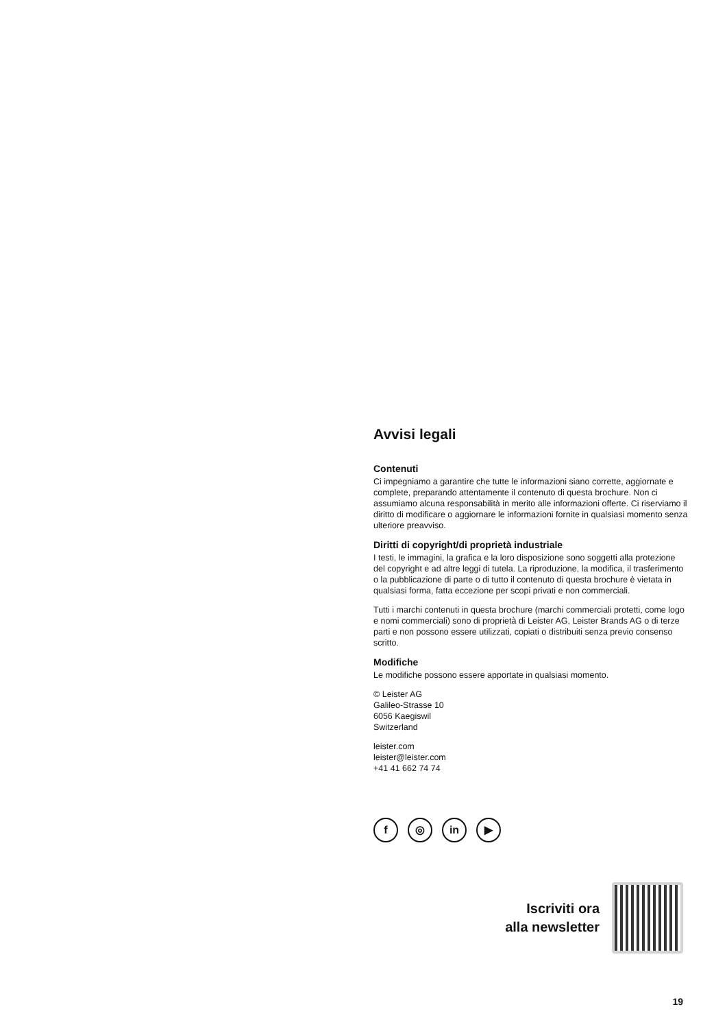Avvisi legali
Contenuti
Ci impegniamo a garantire che tutte le informazioni siano corrette, aggiornate e complete, preparando attentamente il contenuto di questa brochure. Non ci assumiamo alcuna responsabilità in merito alle informazioni offerte. Ci riserviamo il diritto di modificare o aggiornare le informazioni fornite in qualsiasi momento senza ulteriore preavviso.
Diritti di copyright/di proprietà industriale
I testi, le immagini, la grafica e la loro disposizione sono soggetti alla protezione del copyright e ad altre leggi di tutela. La riproduzione, la modifica, il trasferimento o la pubblicazione di parte o di tutto il contenuto di questa brochure è vietata in qualsiasi forma, fatta eccezione per scopi privati e non commerciali.
Tutti i marchi contenuti in questa brochure (marchi commerciali protetti, come logo e nomi commerciali) sono di proprietà di Leister AG, Leister Brands AG o di terze parti e non possono essere utilizzati, copiati o distribuiti senza previo consenso scritto.
Modifiche
Le modifiche possono essere apportate in qualsiasi momento.
© Leister AG
Galileo-Strasse 10
6056 Kaegiswil
Switzerland
leister.com
leister@leister.com
+41 41 662 74 74
f ◎ in ▶
Iscriviti ora
alla newsletter
19